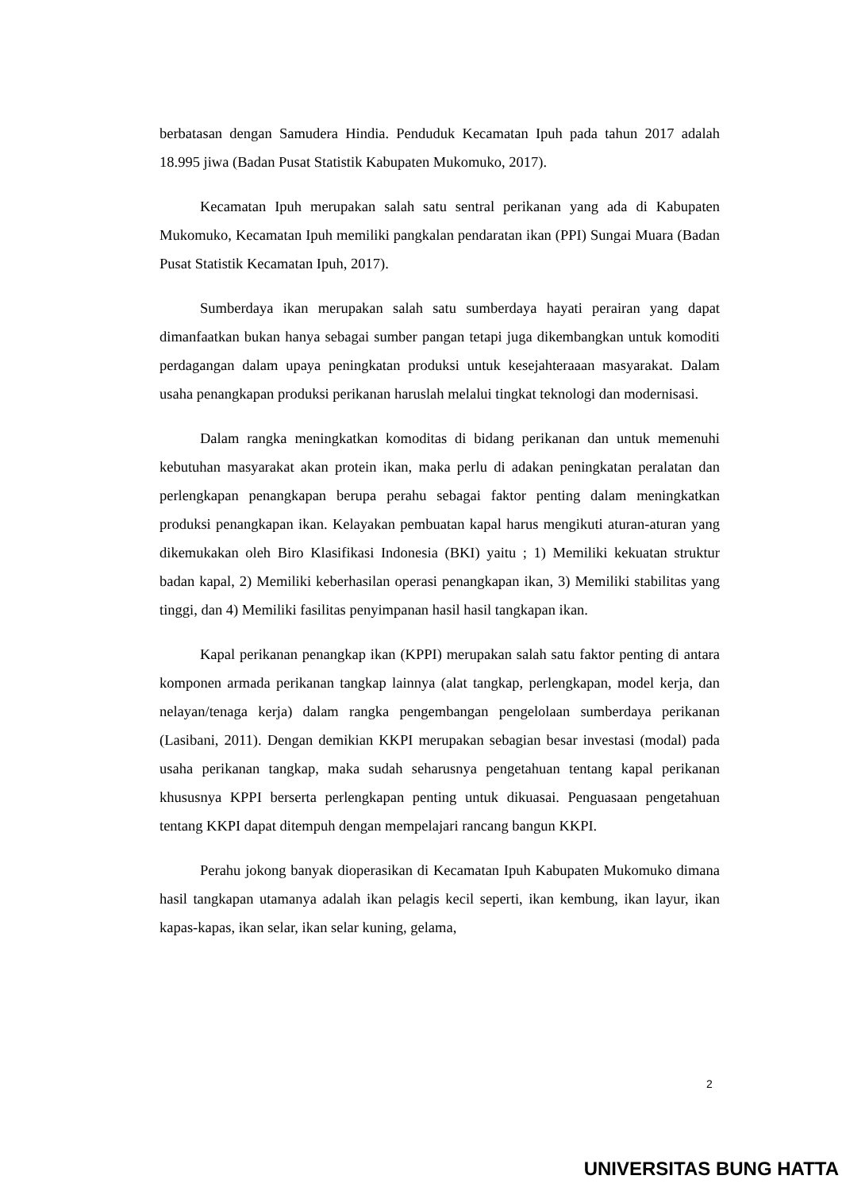berbatasan dengan Samudera Hindia. Penduduk Kecamatan Ipuh pada tahun 2017 adalah 18.995 jiwa (Badan Pusat Statistik Kabupaten Mukomuko, 2017).
Kecamatan Ipuh merupakan salah satu sentral perikanan yang ada di Kabupaten Mukomuko, Kecamatan Ipuh memiliki pangkalan pendaratan ikan (PPI) Sungai Muara (Badan Pusat Statistik Kecamatan Ipuh, 2017).
Sumberdaya ikan merupakan salah satu sumberdaya hayati perairan yang dapat dimanfaatkan bukan hanya sebagai sumber pangan tetapi juga dikembangkan untuk komoditi perdagangan dalam upaya peningkatan produksi untuk kesejahteraaan masyarakat. Dalam usaha penangkapan produksi perikanan haruslah melalui tingkat teknologi dan modernisasi.
Dalam rangka meningkatkan komoditas di bidang perikanan dan untuk memenuhi kebutuhan masyarakat akan protein ikan, maka perlu di adakan peningkatan peralatan dan perlengkapan penangkapan berupa perahu sebagai faktor penting dalam meningkatkan produksi penangkapan ikan. Kelayakan pembuatan kapal harus mengikuti aturan-aturan yang dikemukakan oleh Biro Klasifikasi Indonesia (BKI) yaitu ; 1) Memiliki kekuatan struktur badan kapal, 2) Memiliki keberhasilan operasi penangkapan ikan, 3) Memiliki stabilitas yang tinggi, dan 4) Memiliki fasilitas penyimpanan hasil hasil tangkapan ikan.
Kapal perikanan penangkap ikan (KPPI) merupakan salah satu faktor penting di antara komponen armada perikanan tangkap lainnya (alat tangkap, perlengkapan, model kerja, dan nelayan/tenaga kerja) dalam rangka pengembangan pengelolaan sumberdaya perikanan (Lasibani, 2011). Dengan demikian KKPI merupakan sebagian besar investasi (modal) pada usaha perikanan tangkap, maka sudah seharusnya pengetahuan tentang kapal perikanan khususnya KPPI berserta perlengkapan penting untuk dikuasai. Penguasaan pengetahuan tentang KKPI dapat ditempuh dengan mempelajari rancang bangun KKPI.
Perahu jokong banyak dioperasikan di Kecamatan Ipuh Kabupaten Mukomuko dimana hasil tangkapan utamanya adalah ikan pelagis kecil seperti, ikan kembung, ikan layur, ikan kapas-kapas, ikan selar, ikan selar kuning, gelama,
2
UNIVERSITAS BUNG HATTA